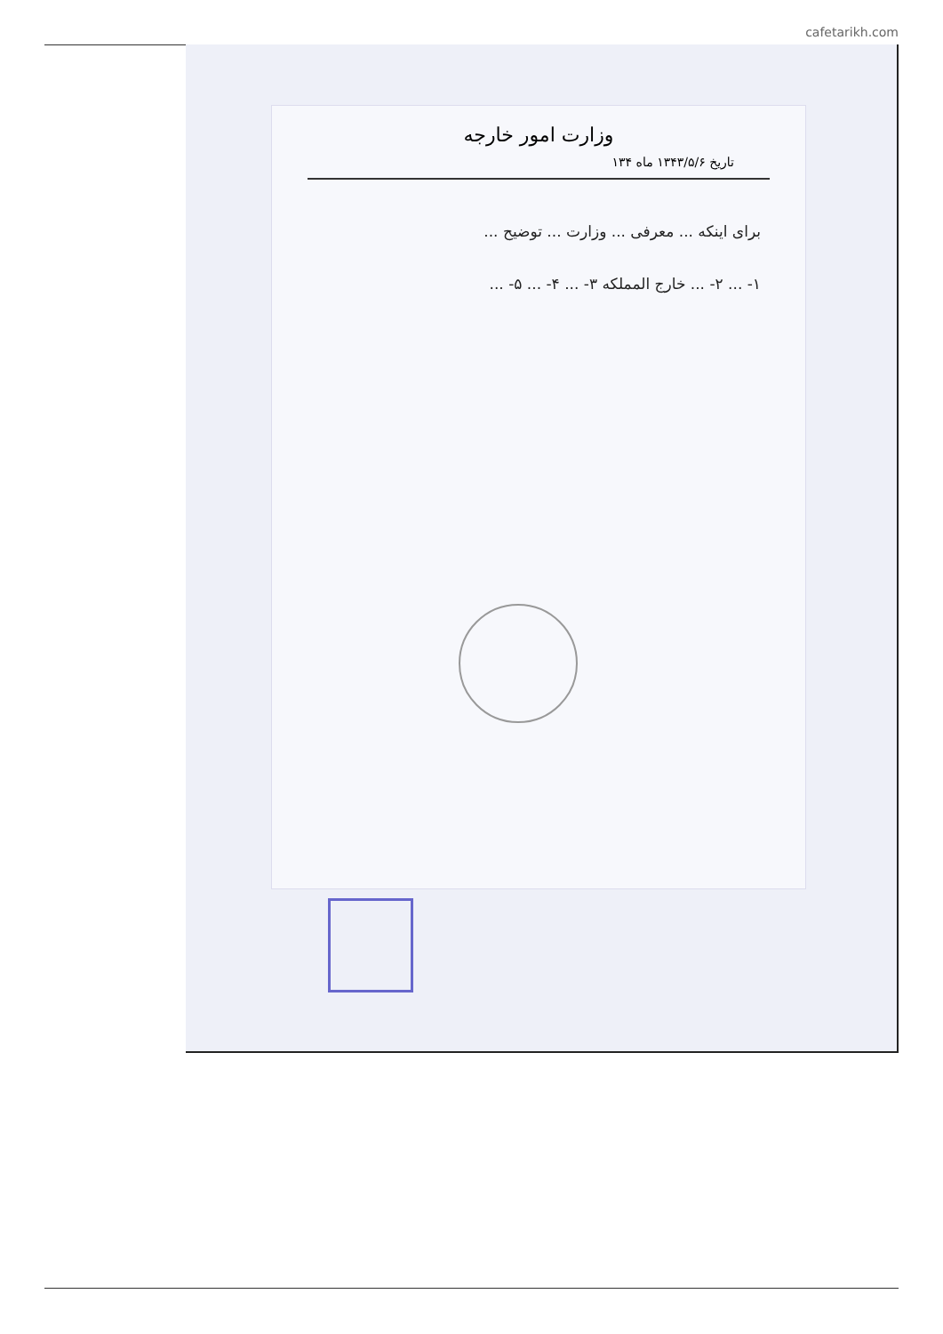cafetarikh.com
وزارت امور خارجه
تاریخ ۱۳۴۳/۵/۶ ماه ۱۳۴
برای اینکه ... معرفی ... وزارت ... توضیح ...
۱- ... ۲- ... خارج المملکه ۳- ... ۴- ... ۵- ...